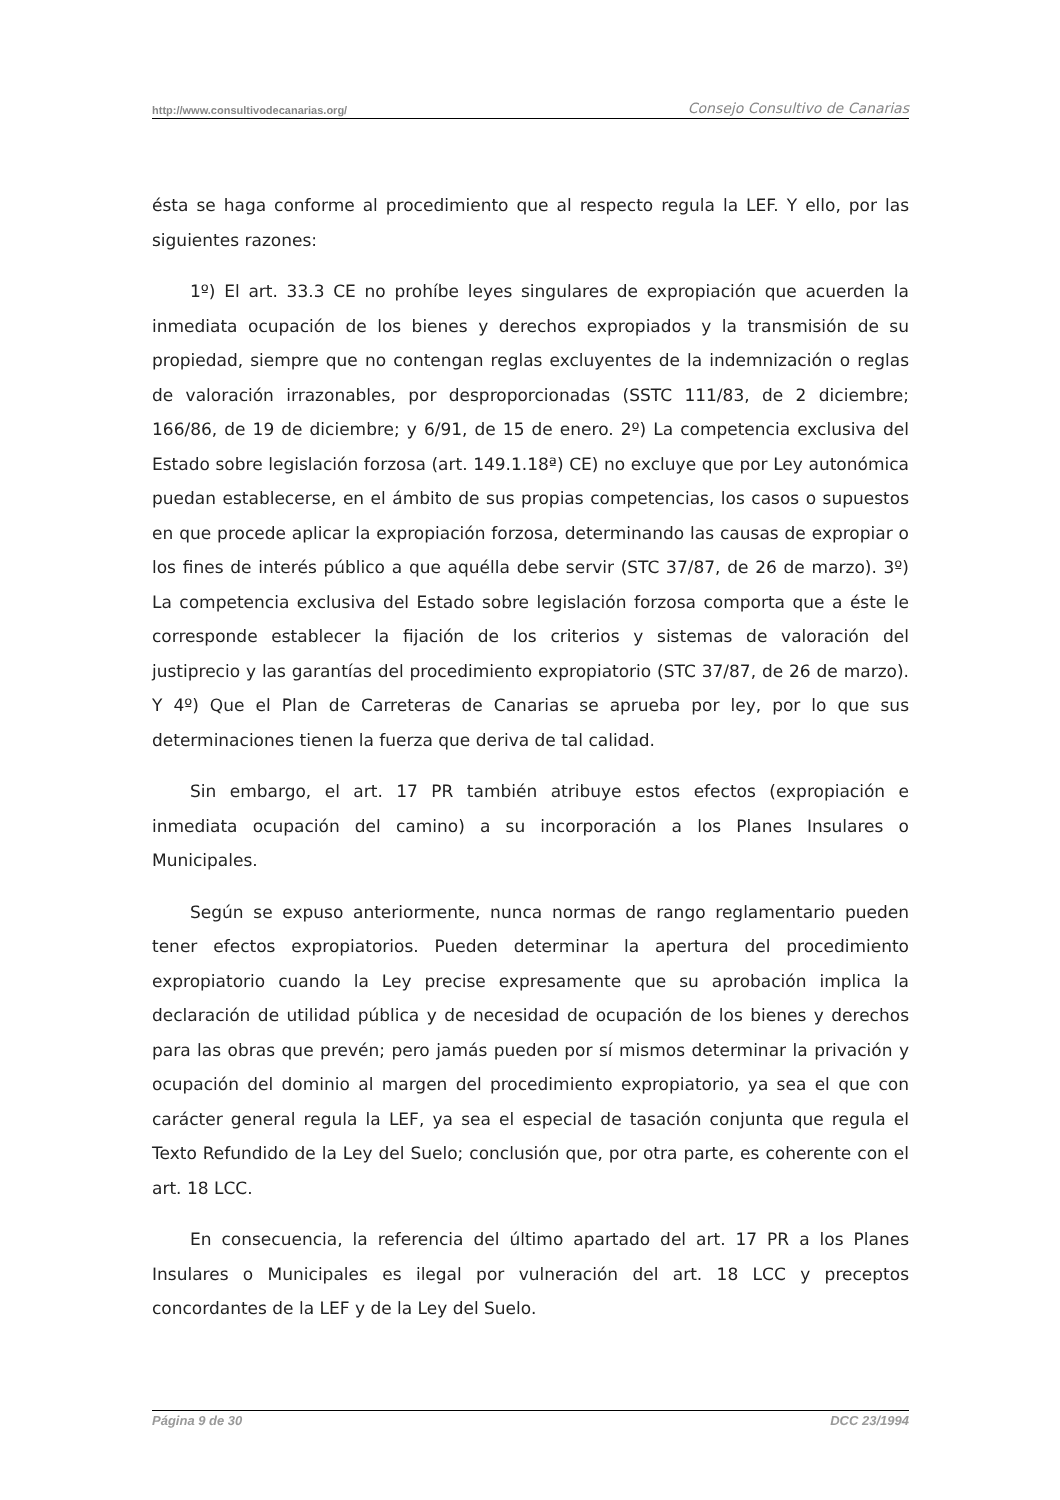http://www.consultivodecanarias.org/ Consejo Consultivo de Canarias
ésta se haga conforme al procedimiento que al respecto regula la LEF. Y ello, por las siguientes razones:
1º) El art. 33.3 CE no prohíbe leyes singulares de expropiación que acuerden la inmediata ocupación de los bienes y derechos expropiados y la transmisión de su propiedad, siempre que no contengan reglas excluyentes de la indemnización o reglas de valoración irrazonables, por desproporcionadas (SSTC 111/83, de 2 diciembre; 166/86, de 19 de diciembre; y 6/91, de 15 de enero. 2º) La competencia exclusiva del Estado sobre legislación forzosa (art. 149.1.18ª) CE) no excluye que por Ley autonómica puedan establecerse, en el ámbito de sus propias competencias, los casos o supuestos en que procede aplicar la expropiación forzosa, determinando las causas de expropiar o los fines de interés público a que aquélla debe servir (STC 37/87, de 26 de marzo). 3º) La competencia exclusiva del Estado sobre legislación forzosa comporta que a éste le corresponde establecer la fijación de los criterios y sistemas de valoración del justiprecio y las garantías del procedimiento expropiatorio (STC 37/87, de 26 de marzo). Y 4º) Que el Plan de Carreteras de Canarias se aprueba por ley, por lo que sus determinaciones tienen la fuerza que deriva de tal calidad.
Sin embargo, el art. 17 PR también atribuye estos efectos (expropiación e inmediata ocupación del camino) a su incorporación a los Planes Insulares o Municipales.
Según se expuso anteriormente, nunca normas de rango reglamentario pueden tener efectos expropiatorios. Pueden determinar la apertura del procedimiento expropiatorio cuando la Ley precise expresamente que su aprobación implica la declaración de utilidad pública y de necesidad de ocupación de los bienes y derechos para las obras que prevén; pero jamás pueden por sí mismos determinar la privación y ocupación del dominio al margen del procedimiento expropiatorio, ya sea el que con carácter general regula la LEF, ya sea el especial de tasación conjunta que regula el Texto Refundido de la Ley del Suelo; conclusión que, por otra parte, es coherente con el art. 18 LCC.
En consecuencia, la referencia del último apartado del art. 17 PR a los Planes Insulares o Municipales es ilegal por vulneración del art. 18 LCC y preceptos concordantes de la LEF y de la Ley del Suelo.
Página 9 de 30 DCC 23/1994